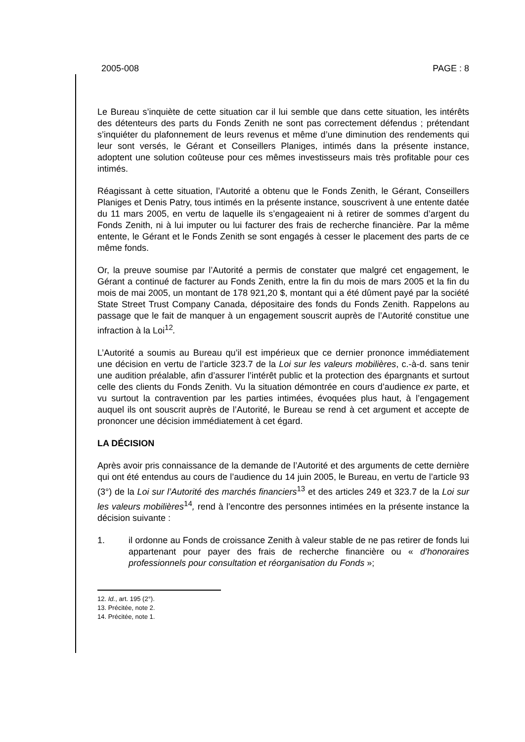2005-008 PAGE : 8
Le Bureau s’inquiète de cette situation car il lui semble que dans cette situation, les intérêts des détenteurs des parts du Fonds Zenith ne sont pas correctement défendus ; prétendant s’inquiéter du plafonnement de leurs revenus et même d’une diminution des rendements qui leur sont versés, le Gérant et Conseillers Planiges, intimés dans la présente instance, adoptent une solution coûteuse pour ces mêmes investisseurs mais très profitable pour ces intimés.
Réagissant à cette situation, l’Autorité a obtenu que le Fonds Zenith, le Gérant, Conseillers Planiges et Denis Patry, tous intimés en la présente instance, souscrivent à une entente datée du 11 mars 2005, en vertu de laquelle ils s’engageaient ni à retirer de sommes d’argent du Fonds Zenith, ni à lui imputer ou lui facturer des frais de recherche financière. Par la même entente, le Gérant et le Fonds Zenith se sont engagés à cesser le placement des parts de ce même fonds.
Or, la preuve soumise par l’Autorité a permis de constater que malgré cet engagement, le Gérant a continué de facturer au Fonds Zenith, entre la fin du mois de mars 2005 et la fin du mois de mai 2005, un montant de 178 921,20 $, montant qui a été dûment payé par la société State Street Trust Company Canada, dépositaire des fonds du Fonds Zenith. Rappelons au passage que le fait de manquer à un engagement souscrit auprès de l’Autorité constitue une infraction à la Loi<sup>12</sup>.
L’Autorité a soumis au Bureau qu’il est impérieux que ce dernier prononce immédiatement une décision en vertu de l’article 323.7 de la Loi sur les valeurs mobilières, c.-à-d. sans tenir une audition préalable, afin d’assurer l’intérêt public et la protection des épargnants et surtout celle des clients du Fonds Zenith. Vu la situation démontrée en cours d’audience ex parte, et vu surtout la contravention par les parties intimées, évoquées plus haut, à l’engagement auquel ils ont souscrit auprès de l’Autorité, le Bureau se rend à cet argument et accepte de prononcer une décision immédiatement à cet égard.
LA DÉCISION
Après avoir pris connaissance de la demande de l’Autorité et des arguments de cette dernière qui ont été entendus au cours de l’audience du 14 juin 2005, le Bureau, en vertu de l’article 93 (3°) de la Loi sur l’Autorité des marchés financiers<sup>13</sup> et des articles 249 et 323.7 de la Loi sur les valeurs mobilières<sup>14</sup>, rend à l’encontre des personnes intimées en la présente instance la décision suivante :
1. il ordonne au Fonds de croissance Zenith à valeur stable de ne pas retirer de fonds lui appartenant pour payer des frais de recherche financière ou « d’honoraires professionnels pour consultation et réorganisation du Fonds »;
12. Id., art. 195 (2°).
13. Précitée, note 2.
14. Précitée, note 1.